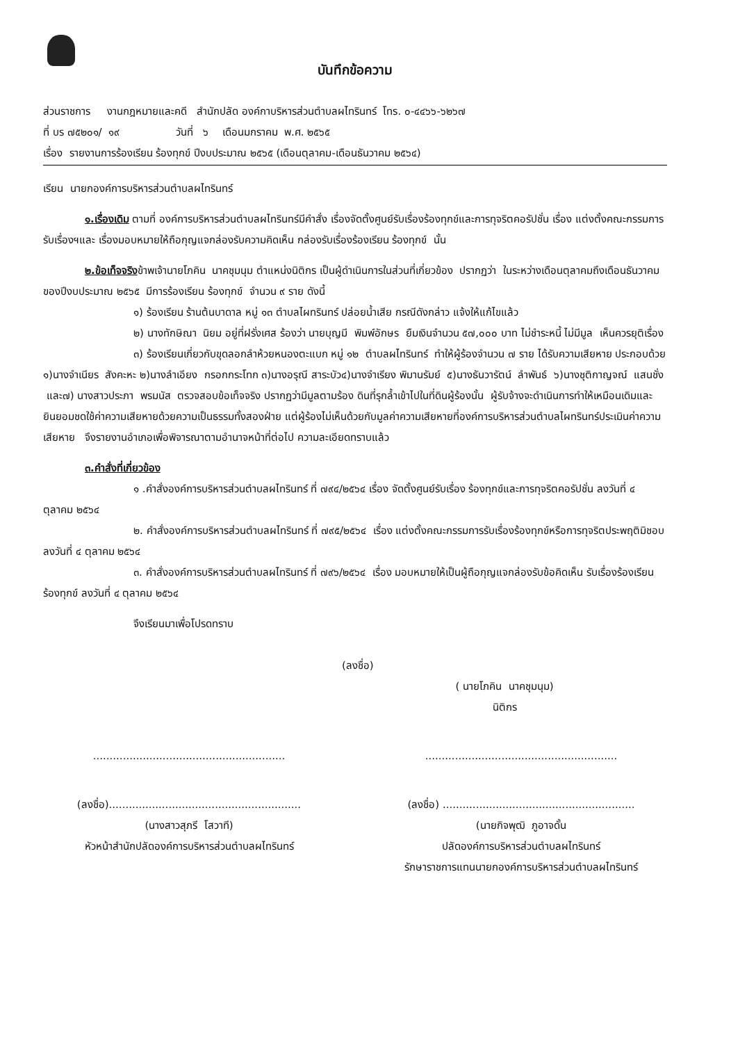บันทึกข้อความ
ส่วนราชการ งานกฎหมายและคดี สำนักปลัด องค์กาบริหารส่วนตำบลผไทรินทร์ โทร. ๐-๔๔๖๖-๖๒๖๗
ที่ บร ๗๕๒๐๑/ ๑๙ วันที่ ๖ เดือนมกราคม พ.ศ. ๒๕๖๕
เรื่อง รายงานการร้องเรียน ร้องทุกข์ ปีงบประมาณ ๒๕๖๕ (เดือนตุลาคม-เดือนธันวาคม ๒๕๖๔)
เรียน นายกองค์การบริหารส่วนตำบลผไทรินทร์
๑.เรื่องเดิม ตามที่ องค์การบริหารส่วนตำบลผไทรินทร์มีคำสั่ง เรื่องจัดตั้งศูนย์รับเรื่องร้องทุกข์และการทุจริตคอรัปชั่น เรื่อง แต่งตั้งคณะกรรมการรับเรื่องฯและ เรื่องมอบหมายให้ถือกุญแจกล่องรับความคิดเห็น กล่องรับเรื่องร้องเรียน ร้องทุกข์ นั้น
๒.ข้อเท็จจริงข้าพเจ้านายโภคิน นาคชุมนุม ตำแหน่งนิติกร เป็นผู้ดำเนินการในส่วนที่เกี่ยวข้อง ปรากฏว่า ในระหว่างเดือนตุลาคมถึงเดือนธันวาคมของปีงบประมาณ ๒๕๖๕ มีการร้องเรียน ร้องทุกข์ จำนวน ๙ ราย ดังนี้
๑) ร้องเรียน ร้านต้นบาดาล หมู่ ๑๓ ตำบลไผทรินทร์ ปล่อยน้ำเสีย กรณีดังกล่าว แจ้งให้แก้ไขแล้ว
๒) นางทักษิณา นิยม อยู่ที่ฝรั่งเศส ร้องว่า นายบุญมี พิมพ์อักษร ยืมเงินจำนวน ๕๗,๐๐๐ บาท ไม่ชำระหนี้ ไม่มีมูล เห็นควรยุติเรื่อง
๓) ร้องเรียนเกี่ยวกับขุดลอกลำห้วยหนองตะแบก หมู่ ๑๒ ตำบลผไทรินทร์ ทำให้ผู้ร้องจำนวน ๗ ราย ได้รับความเสียหาย ประกอบด้วย ๑)นางจำเนียร สังคะหะ ๒)นางลำเอียง กรอกกระโทก ๓)นางอรุณี สาระบัว๔)นางจำเรียง พิมานรัมย์ ๕)นางธันวารัตน์ ลำพันธ์ ๖)นางชุติกาญจณ์ แสนชั่ง และ๗) นางสาวประภา พรมนัส ตรวจสอบข้อเท็จจริง ปรากฏว่ามีมูลตามร้อง ดินที่รุกล้ำเข้าไปในที่ดินผู้ร้องนั้น ผู้รับจ้างจะดำเนินการทำให้เหมือนเดิมและยินยอมชดใช้ค่าความเสียหายด้วยความเป็นธรรมทั้งสองฝ่าย แต่ผู้ร้องไม่เห็นด้วยกับมูลค่าความเสียหายที่องค์การบริหารส่วนตำบลไผทรินทร์ประเมินค่าความเสียหาย จึงรายงานอำเภอเพื่อพิจารณาตามอำนาจหน้าที่ต่อไป ความละเอียดทราบแล้ว
๓.คำสั่งที่เกี่ยวข้อง
๑ .คำสั่งองค์การบริหารส่วนตำบลผไทรินทร์ ที่ ๗๙๔/๒๕๖๔ เรื่อง จัดตั้งศูนย์รับเรื่อง ร้องทุกข์และการทุจริตคอรัปชั่น ลงวันที่ ๔ ตุลาคม ๒๕๖๔
๒. คำสั่งองค์การบริหารส่วนตำบลผไทรินทร์ ที่ ๗๙๕/๒๕๖๔ เรื่อง แต่งตั้งคณะกรรมการรับเรื่องร้องทุกข์หรือการทุจริตประพฤติมิชอบ ลงวันที่ ๔ ตุลาคม ๒๕๖๔
๓. คำสั่งองค์การบริหารส่วนตำบลผไทรินทร์ ที่ ๗๙๖/๒๕๖๔ เรื่อง มอบหมายให้เป็นผู้ถือกุญแจกล่องรับข้อคิดเห็น รับเรื่องร้องเรียน ร้องทุกข์ ลงวันที่ ๔ ตุลาคม ๒๕๖๔
จึงเรียนมาเพื่อโปรดทราบ
(ลงชื่อ)
( นายโภคิน นาคชุมนุม)
นิติกร
..........................................................
(ลงชื่อ)..........................................................
(นางสาวสุภรี โสวาที)
หัวหน้าสำนักปลัดองค์การบริหารส่วนตำบลผไทรินทร์
..........................................................
(ลงชื่อ) ..........................................................
(นายกิจพุฒิ ภูอาจดั้น
ปลัดองค์การบริหารส่วนตำบลผไทรินทร์
รักษาราชการแทนนายกองค์การบริหารส่วนตำบลผไทรินทร์